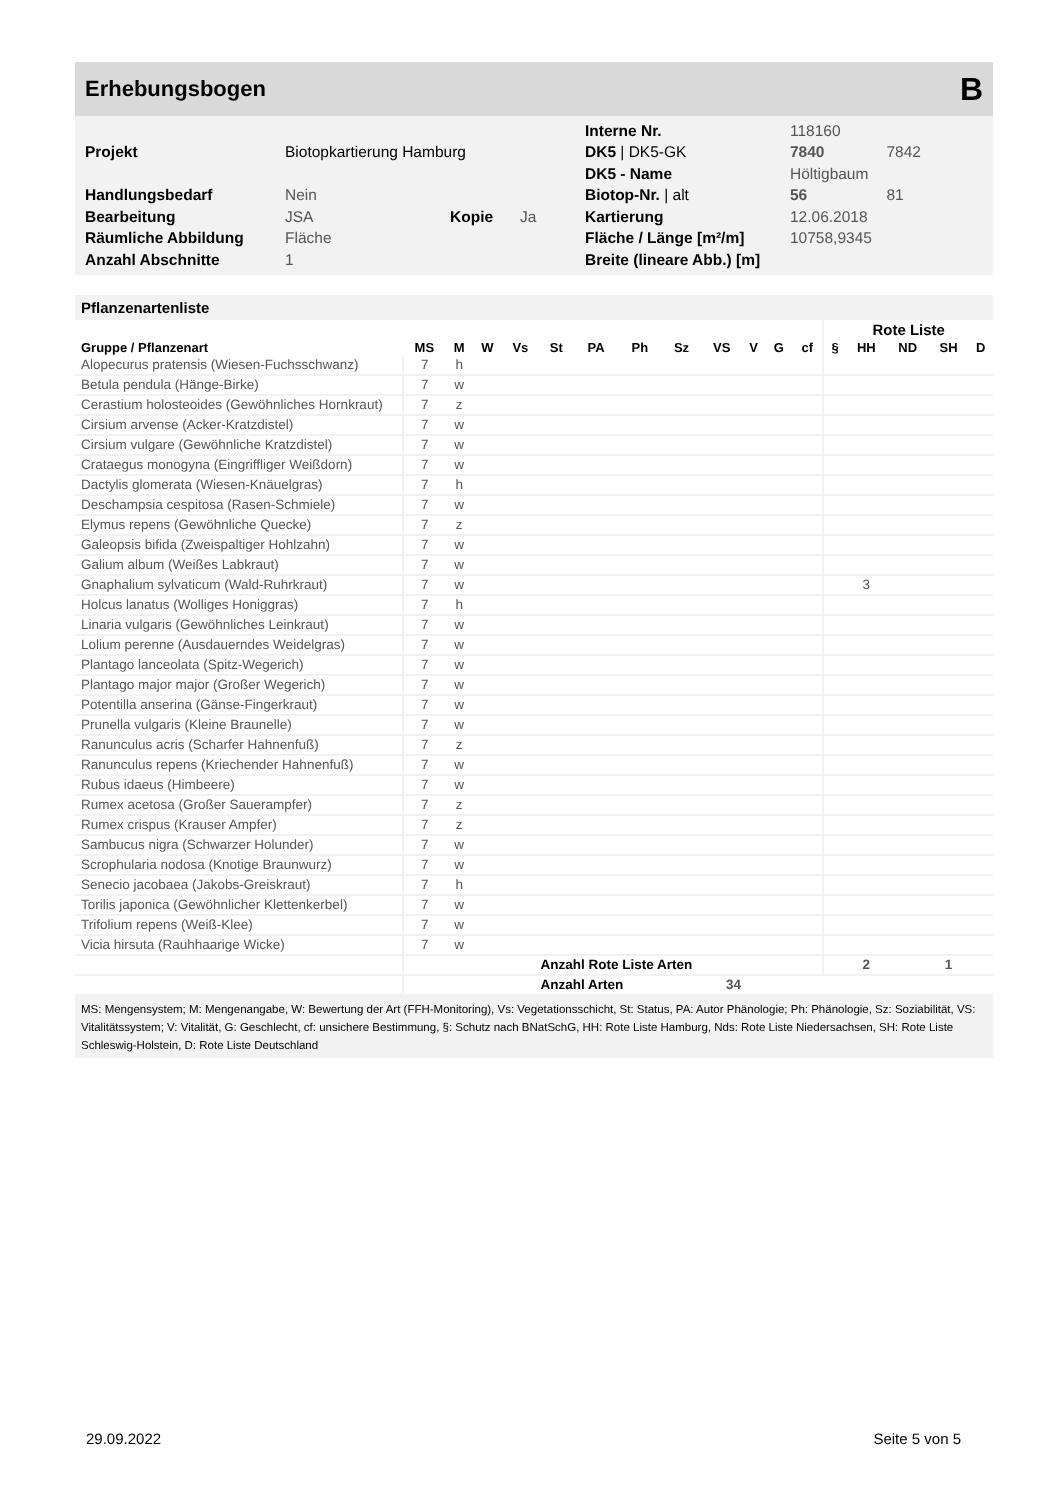Erhebungsbogen B
| | | | | Interne Nr. | 118160 | |
| Projekt | Biotopkartierung Hamburg | | | DK5 / DK5-GK | 7840 | 7842 |
| | | | | DK5 - Name | Höltigbaum | |
| Handlungsbedarf | Nein | | | Biotop-Nr. / alt | 56 | 81 |
| Bearbeitung | JSA | Kopie | Ja | Kartierung | 12.06.2018 | |
| Räumliche Abbildung | Fläche | | | Fläche / Länge [m²/m] | 10758,9345 | |
| Anzahl Abschnitte | 1 | | | Breite (lineare Abb.) [m] | | |
Pflanzenartenliste
| | | | | | | | | | | | | | Rote Liste | | | | |
| --- | --- | --- | --- | --- | --- | --- | --- | --- | --- | --- | --- | --- | --- | --- | --- | --- | --- |
| Gruppe / Pflanzenart | MS | M | W | Vs | St | PA | Ph | Sz | VS | V | G | cf | § | HH | ND | SH | D |
| Alopecurus pratensis (Wiesen-Fuchsschwanz) | 7 | h | | | | | | | | | | | | | | | |
| Betula pendula (Hänge-Birke) | 7 | w | | | | | | | | | | | | | | | |
| Cerastium holosteoides (Gewöhnliches Hornkraut) | 7 | z | | | | | | | | | | | | | | | |
| Cirsium arvense (Acker-Kratzdistel) | 7 | w | | | | | | | | | | | | | | | |
| Cirsium vulgare (Gewöhnliche Kratzdistel) | 7 | w | | | | | | | | | | | | | | | |
| Crataegus monogyna (Eingriffliger Weißdorn) | 7 | w | | | | | | | | | | | | | | | |
| Dactylis glomerata (Wiesen-Knäuelgras) | 7 | h | | | | | | | | | | | | | | | |
| Deschampsia cespitosa (Rasen-Schmiele) | 7 | w | | | | | | | | | | | | | | | |
| Elymus repens (Gewöhnliche Quecke) | 7 | z | | | | | | | | | | | | | | | |
| Galeopsis bifida (Zweispaltiger Hohlzahn) | 7 | w | | | | | | | | | | | | | | | |
| Galium album (Weißes Labkraut) | 7 | w | | | | | | | | | | | | | | | |
| Gnaphalium sylvaticum (Wald-Ruhrkraut) | 7 | w | | | | | | | | | | | | 3 | | | |
| Holcus lanatus (Wolliges Honiggras) | 7 | h | | | | | | | | | | | | | | | |
| Linaria vulgaris (Gewöhnliches Leinkraut) | 7 | w | | | | | | | | | | | | | | | |
| Lolium perenne (Ausdauerndes Weidelgras) | 7 | w | | | | | | | | | | | | | | | |
| Plantago lanceolata (Spitz-Wegerich) | 7 | w | | | | | | | | | | | | | | | |
| Plantago major major (Großer Wegerich) | 7 | w | | | | | | | | | | | | | | | |
| Potentilla anserina (Gänse-Fingerkraut) | 7 | w | | | | | | | | | | | | | | | |
| Prunella vulgaris (Kleine Braunelle) | 7 | w | | | | | | | | | | | | | | | |
| Ranunculus acris (Scharfer Hahnenfuß) | 7 | z | | | | | | | | | | | | | | | |
| Ranunculus repens (Kriechender Hahnenfuß) | 7 | w | | | | | | | | | | | | | | | |
| Rubus idaeus (Himbeere) | 7 | w | | | | | | | | | | | | | | | |
| Rumex acetosa (Großer Sauerampfer) | 7 | z | | | | | | | | | | | | | | | |
| Rumex crispus (Krauser Ampfer) | 7 | z | | | | | | | | | | | | | | | |
| Sambucus nigra (Schwarzer Holunder) | 7 | w | | | | | | | | | | | | | | | |
| Scrophularia nodosa (Knotige Braunwurz) | 7 | w | | | | | | | | | | | | | | | |
| Senecio jacobaea (Jakobs-Greiskraut) | 7 | h | | | | | | | | | | | | | | | |
| Torilis japonica (Gewöhnlicher Klettenkerbel) | 7 | w | | | | | | | | | | | | | | | |
| Trifolium repens (Weiß-Klee) | 7 | w | | | | | | | | | | | | | | | |
| Vicia hirsuta (Rauhhaarige Wicke) | 7 | w | | | | | | | | | | | | | | | |
| | | | | | Anzahl Rote Liste Arten | | | | | | | | | 2 | | 1 | |
| | | | | | Anzahl Arten | | | | 34 | | | | | | | | |
MS: Mengensystem; M: Mengenangabe, W: Bewertung der Art (FFH-Monitoring), Vs: Vegetationsschicht, St: Status, PA: Autor Phänologie; Ph: Phänologie, Sz: Soziabilität, VS: Vitalitätssystem; V: Vitalität, G: Geschlecht, cf: unsichere Bestimmung, §: Schutz nach BNatSchG, HH: Rote Liste Hamburg, Nds: Rote Liste Niedersachsen, SH: Rote Liste Schleswig-Holstein, D: Rote Liste Deutschland
29.09.2022 Seite 5 von 5